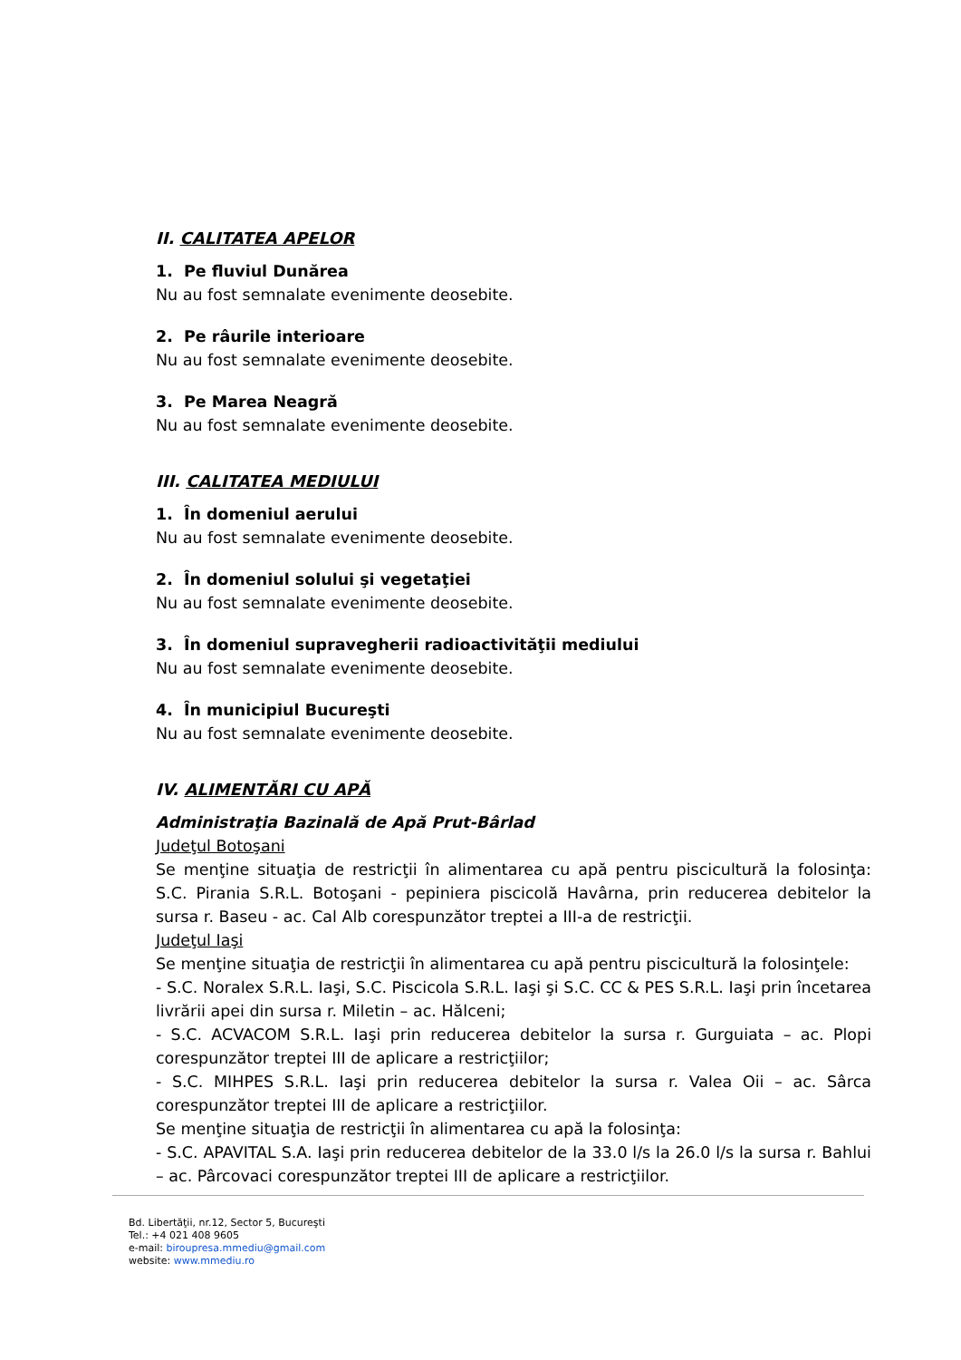II. CALITATEA APELOR
1. Pe fluviul Dunărea
Nu au fost semnalate evenimente deosebite.
2. Pe râurile interioare
Nu au fost semnalate evenimente deosebite.
3. Pe Marea Neagră
Nu au fost semnalate evenimente deosebite.
III. CALITATEA MEDIULUI
1. În domeniul aerului
Nu au fost semnalate evenimente deosebite.
2. În domeniul solului şi vegetaţiei
Nu au fost semnalate evenimente deosebite.
3. În domeniul supravegherii radioactivităţii mediului
Nu au fost semnalate evenimente deosebite.
4. În municipiul Bucureşti
Nu au fost semnalate evenimente deosebite.
IV. ALIMENTĂRI CU APĂ
Administraţia Bazinală de Apă Prut-Bârlad
Judeţul Botoşani
Se menţine situaţia de restricţii în alimentarea cu apă pentru piscicultură la folosinţa: S.C. Pirania S.R.L. Botoşani - pepiniera piscicolă Havârna, prin reducerea debitelor la sursa r. Baseu - ac. Cal Alb corespunzător treptei a III-a de restricţii.
Judeţul Iaşi
Se menţine situaţia de restricţii în alimentarea cu apă pentru piscicultură la folosinţele:
- S.C. Noralex S.R.L. Iaşi, S.C. Piscicola S.R.L. Iaşi şi S.C. CC & PES S.R.L. Iaşi prin încetarea livrării apei din sursa r. Miletin – ac. Hălceni;
- S.C. ACVACOM S.R.L. Iaşi prin reducerea debitelor la sursa r. Gurguiata – ac. Plopi corespunzător treptei III de aplicare a restricţiilor;
- S.C. MIHPES S.R.L. Iaşi prin reducerea debitelor la sursa r. Valea Oii – ac. Sârca corespunzător treptei III de aplicare a restricţiilor.
Se menţine situaţia de restricţii în alimentarea cu apă la folosinţa:
- S.C. APAVITAL S.A. Iaşi prin reducerea debitelor de la 33.0 l/s la 26.0 l/s la sursa r. Bahlui – ac. Pârcovaci corespunzător treptei III de aplicare a restricţiilor.
Bd. Libertăţii, nr.12, Sector 5, Bucureşti
Tel.: +4 021 408 9605
e-mail: biroupresa.mmediu@gmail.com
website: www.mmediu.ro